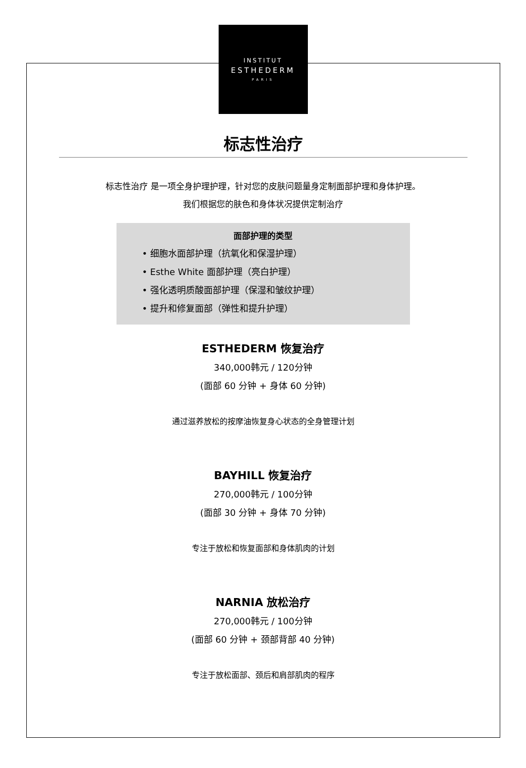INSTITUT
ESTHEDERM
PARIS
标志性治疗
标志性治疗 是一项全身护理护理，针对您的皮肤问题量身定制面部护理和身体护理。
我们根据您的肤色和身体状况提供定制治疗
面部护理的类型
• 细胞水面部护理（抗氧化和保湿护理）
• Esthe White 面部护理（亮白护理）
• 强化透明质酸面部护理（保湿和皱纹护理）
• 提升和修复面部（弹性和提升护理）
ESTHEDERM 恢复治疗
340,000韩元 / 120分钟
(面部 60 分钟 + 身体 60 分钟)
通过滋养放松的按摩油恢复身心状态的全身管理计划
BAYHILL 恢复治疗
270,000韩元 / 100分钟
(面部 30 分钟 + 身体 70 分钟)
专注于放松和恢复面部和身体肌肉的计划
NARNIA 放松治疗
270,000韩元 / 100分钟
(面部 60 分钟 + 颈部背部 40 分钟)
专注于放松面部、颈后和肩部肌肉的程序